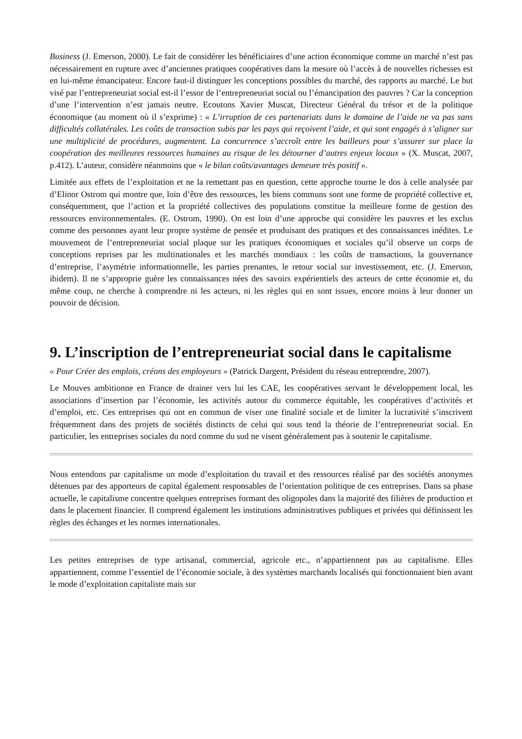Business (J. Emerson, 2000). Le fait de considérer les bénéficiaires d’une action économique comme un marché n’est pas nécessairement en rupture avec d’anciennes pratiques coopératives dans la mesure où l’accès à de nouvelles richesses est en lui-même émancipateur. Encore faut-il distinguer les conceptions possibles du marché, des rapports au marché. Le but visé par l’entrepreneuriat social est-il l’essor de l’entrepreneuriat social ou l’émancipation des pauvres ? Car la conception d’une l’intervention n’est jamais neutre. Ecoutons Xavier Muscat, Directeur Général du trésor et de la politique économique (au moment où il s’exprime) : « L’irruption de ces partenariats dans le domaine de l’aide ne va pas sans difficultés collatérales. Les coûts de transaction subis par les pays qui reçoivent l’aide, et qui sont engagés à s’aligner sur une multiplicité de procédures, augmentent. La concurrence s’accroît entre les bailleurs pour s’assurer sur place la coopération des meilleures ressources humaines au risque de les détourner d’autres enjeux locaux » (X. Muscat, 2007, p.412). L’auteur, considère néanmoins que « le bilan coûts/avantages demeure très positif ».
Limitée aux effets de l’exploitation et ne la remettant pas en question, cette approche tourne le dos à celle analysée par d’Elinor Ostrom qui montre que, loin d’être des ressources, les biens communs sont une forme de propriété collective et, conséquemment, que l’action et la propriété collectives des populations constitue la meilleure forme de gestion des ressources environnementales. (E. Ostrom, 1990). On est loin d’une approche qui considère les pauvres et les exclus comme des personnes ayant leur propre système de pensée et produisant des pratiques et des connaissances inédites. Le mouvement de l’entrepreneuriat social plaque sur les pratiques économiques et sociales qu’il observe un corps de conceptions reprises par les multinationales et les marchés mondiaux : les coûts de transactions, la gouvernance d’entreprise, l’asymétrie informationnelle, les parties prenantes, le retour social sur investissement, etc. (J. Emerson, ibidem). Il ne s’approprie guère les connaissances nées des savoirs expérientiels des acteurs de cette économie et, du même coup, ne cherche à comprendre ni les acteurs, ni les règles qui en sont issues, encore moins à leur donner un pouvoir de décision.
9. L’inscription de l’entrepreneuriat social dans le capitalisme
« Pour Créer des emplois, créons des employeurs » (Patrick Dargent, Président du réseau entreprendre, 2007).
Le Mouves ambitionne en France de drainer vers lui les CAE, les coopératives servant le développement local, les associations d’insertion par l’économie, les activités autour du commerce équitable, les coopératives d’activités et d’emploi, etc. Ces entreprises qui ont en commun de viser une finalité sociale et de limiter la lucrativité s’inscrivent fréquemment dans des projets de sociétés distincts de celui qui sous tend la théorie de l’entrepreneuriat social. En particulier, les entreprises sociales du nord comme du sud ne visent généralement pas à soutenir le capitalisme.
Nous entendons par capitalisme un mode d’exploitation du travail et des ressources réalisé par des sociétés anonymes détenues par des apporteurs de capital également responsables de l’orientation politique de ces entreprises. Dans sa phase actuelle, le capitalisme concentre quelques entreprises formant des oligopoles dans la majorité des filières de production et dans le placement financier. Il comprend également les institutions administratives publiques et privées qui définissent les règles des échanges et les normes internationales.
Les petites entreprises de type artisanal, commercial, agricole etc., n’appartiennent pas au capitalisme. Elles appartiennent, comme l’essentiel de l’économie sociale, à des systèmes marchands localisés qui fonctionnaient bien avant le mode d’exploitation capitaliste mais sur